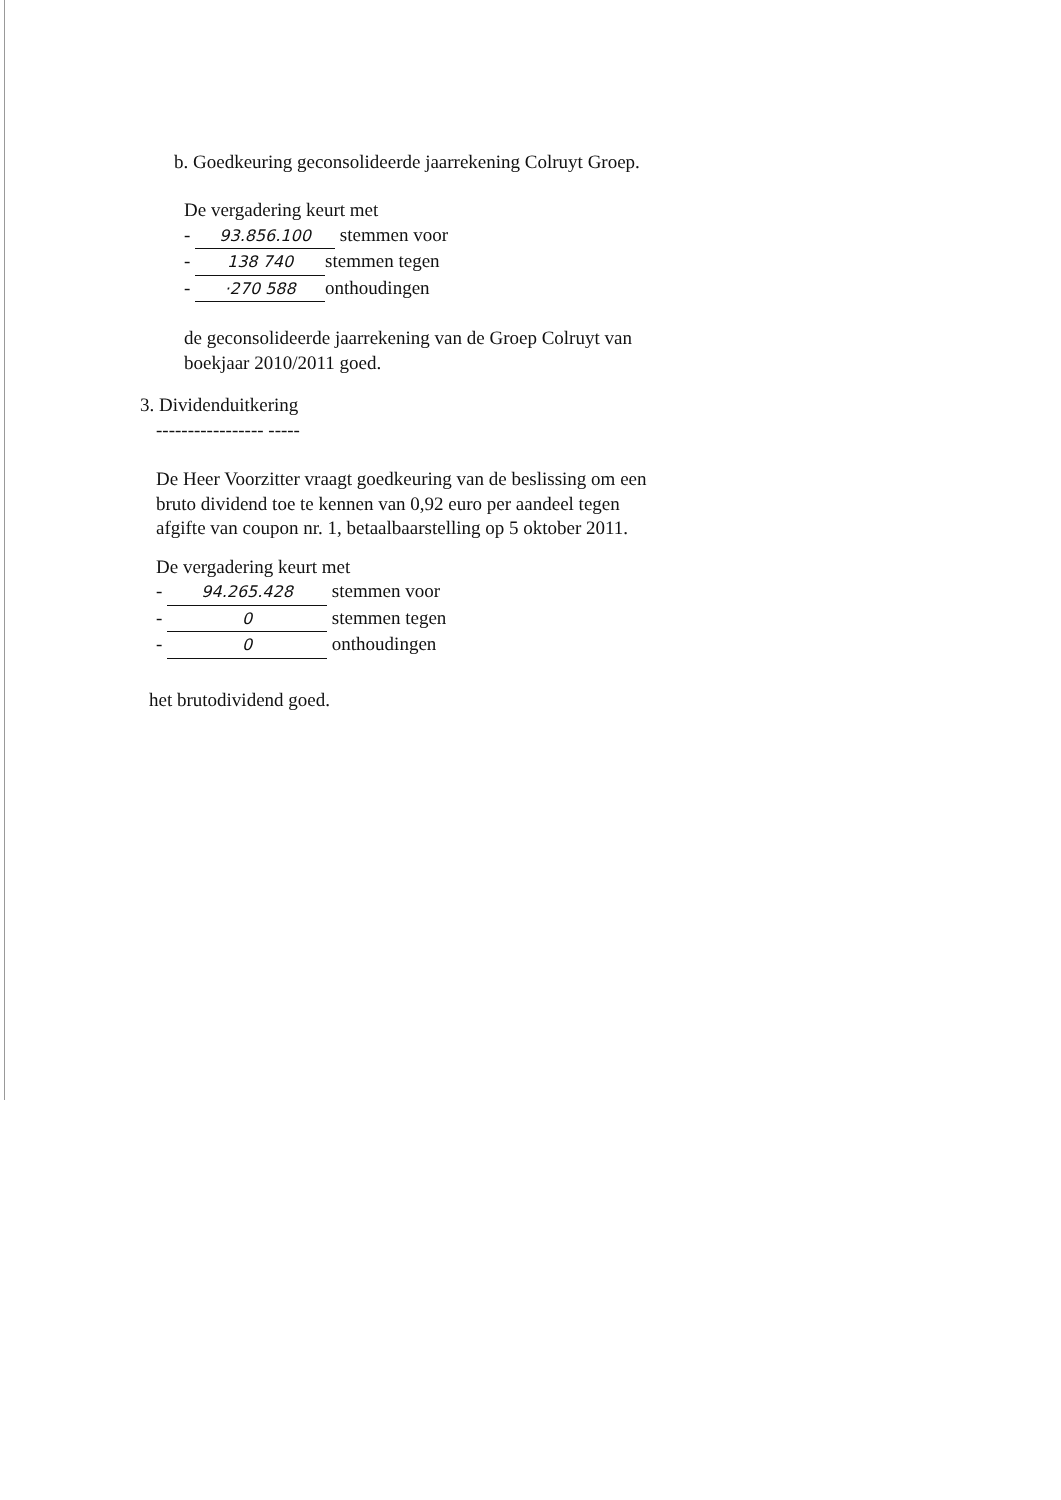b. Goedkeuring geconsolideerde jaarrekening Colruyt Groep.
De vergadering keurt met
- 93.856.100 stemmen voor
- 138 740 stemmen tegen
- ·270 588 onthoudingen
de geconsolideerde jaarrekening van de Groep Colruyt van
boekjaar 2010/2011 goed.
3. Dividenduitkering
----------------- -----
De Heer Voorzitter vraagt goedkeuring van de beslissing om een
bruto dividend toe te kennen van 0,92 euro per aandeel tegen
afgifte van coupon nr. 1, betaalbaarstelling op 5 oktober 2011.
De vergadering keurt met
- 94.265.428 stemmen voor
- 0 stemmen tegen
- 0 onthoudingen
het brutodividend goed.